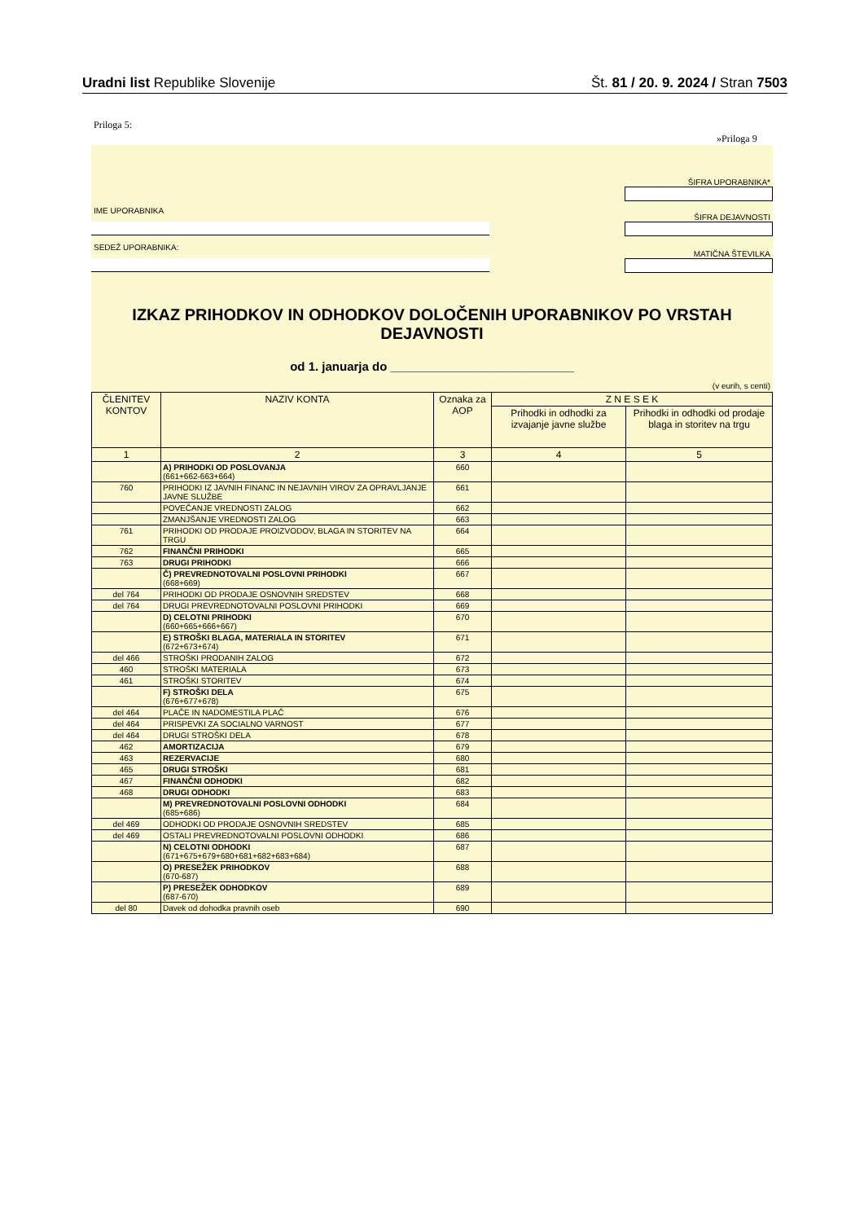Uradni list Republike Slovenije Št. 81 / 20. 9. 2024 / Stran 7503
Priloga 5:
»Priloga 9
ŠIFRA UPORABNIKA*
IME UPORABNIKA ŠIFRA DEJAVNOSTI
SEDEŽ UPORABNIKA: MATIČNA ŠTEVILKA
IZKAZ PRIHODKOV IN ODHODKOV DOLOČENIH UPORABNIKOV PO VRSTAH DEJAVNOSTI
od 1. januarja do ___________________________
(v eurih, s centi)
| ČLENITEV KONTOV | NAZIV KONTA | Oznaka za AOP | Z N E S E K | |
| --- | --- | --- | --- | --- |
| | | | Prihodki in odhodki za izvajanje javne službe | Prihodki in odhodki od prodaje blaga in storitev na trgu |
| 1 | 2 | 3 | 4 | 5 |
| | A) PRIHODKI OD POSLOVANJA (661+662-663+664) | 660 | | |
| 760 | PRIHODKI IZ JAVNIH FINANC IN NEJAVNIH VIROV ZA OPRAVLJANJE JAVNE SLUŽBE | 661 | | |
| | POVEČANJE VREDNOSTI ZALOG | 662 | | |
| | ZMANJŠANJE VREDNOSTI ZALOG | 663 | | |
| 761 | PRIHODKI OD PRODAJE PROIZVODOV, BLAGA IN STORITEV NA TRGU | 664 | | |
| 762 | FINANČNI PRIHODKI | 665 | | |
| 763 | DRUGI PRIHODKI | 666 | | |
| | Č) PREVREDNOTOVALNI POSLOVNI PRIHODKI (668+669) | 667 | | |
| del 764 | PRIHODKI OD PRODAJE OSNOVNIH SREDSTEV | 668 | | |
| del 764 | DRUGI PREVREDNOTOVALNI POSLOVNI PRIHODKI | 669 | | |
| | D) CELOTNI PRIHODKI (660+665+666+667) | 670 | | |
| | E) STROŠKI BLAGA, MATERIALA IN STORITEV (672+673+674) | 671 | | |
| del 466 | STROŠKI PRODANIH ZALOG | 672 | | |
| 460 | STROŠKI MATERIALA | 673 | | |
| 461 | STROŠKI STORITEV | 674 | | |
| | F) STROŠKI DELA (676+677+678) | 675 | | |
| del 464 | PLAČE IN NADOMESTILA PLAČ | 676 | | |
| del 464 | PRISPEVKI ZA SOCIALNO VARNOST | 677 | | |
| del 464 | DRUGI STROŠKI DELA | 678 | | |
| 462 | AMORTIZACIJA | 679 | | |
| 463 | REZERVACIJE | 680 | | |
| 465 | DRUGI STROŠKI | 681 | | |
| 467 | FINANČNI ODHODKI | 682 | | |
| 468 | DRUGI ODHODKI | 683 | | |
| | M) PREVREDNOTOVALNI POSLOVNI ODHODKI (685+686) | 684 | | |
| del 469 | ODHODKI OD PRODAJE OSNOVNIH SREDSTEV | 685 | | |
| del 469 | OSTALI PREVREDNOTOVALNI POSLOVNI ODHODKI | 686 | | |
| | N) CELOTNI ODHODKI (671+675+679+680+681+682+683+684) | 687 | | |
| | O) PRESEŽEK PRIHODKOV (670-687) | 688 | | |
| | P) PRESEŽEK ODHODKOV (687-670) | 689 | | |
| del 80 | Davek od dohodka pravnih oseb | 690 | | |